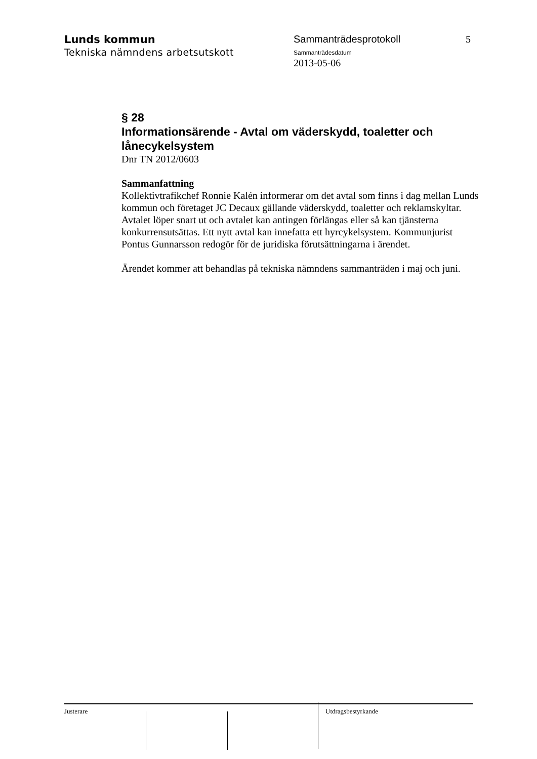Lunds kommun
Tekniska nämndens arbetsutskott
Sammanträdesprotokoll
Sammanträdesdatum
2013-05-06
5
§ 28
Informationsärende - Avtal om väderskydd, toaletter och lånecykelsystem
Dnr TN 2012/0603
Sammanfattning
Kollektivtrafikchef Ronnie Kalén informerar om det avtal som finns i dag mellan Lunds kommun och företaget JC Decaux gällande väderskydd, toaletter och reklamskyltar. Avtalet löper snart ut och avtalet kan antingen förlängas eller så kan tjänsterna konkurrensutsättas. Ett nytt avtal kan innefatta ett hyrcykelsystem. Kommunjurist Pontus Gunnarsson redogör för de juridiska förutsättningarna i ärendet.
Ärendet kommer att behandlas på tekniska nämndens sammanträden i maj och juni.
Justerare Utdragsbestyrkande